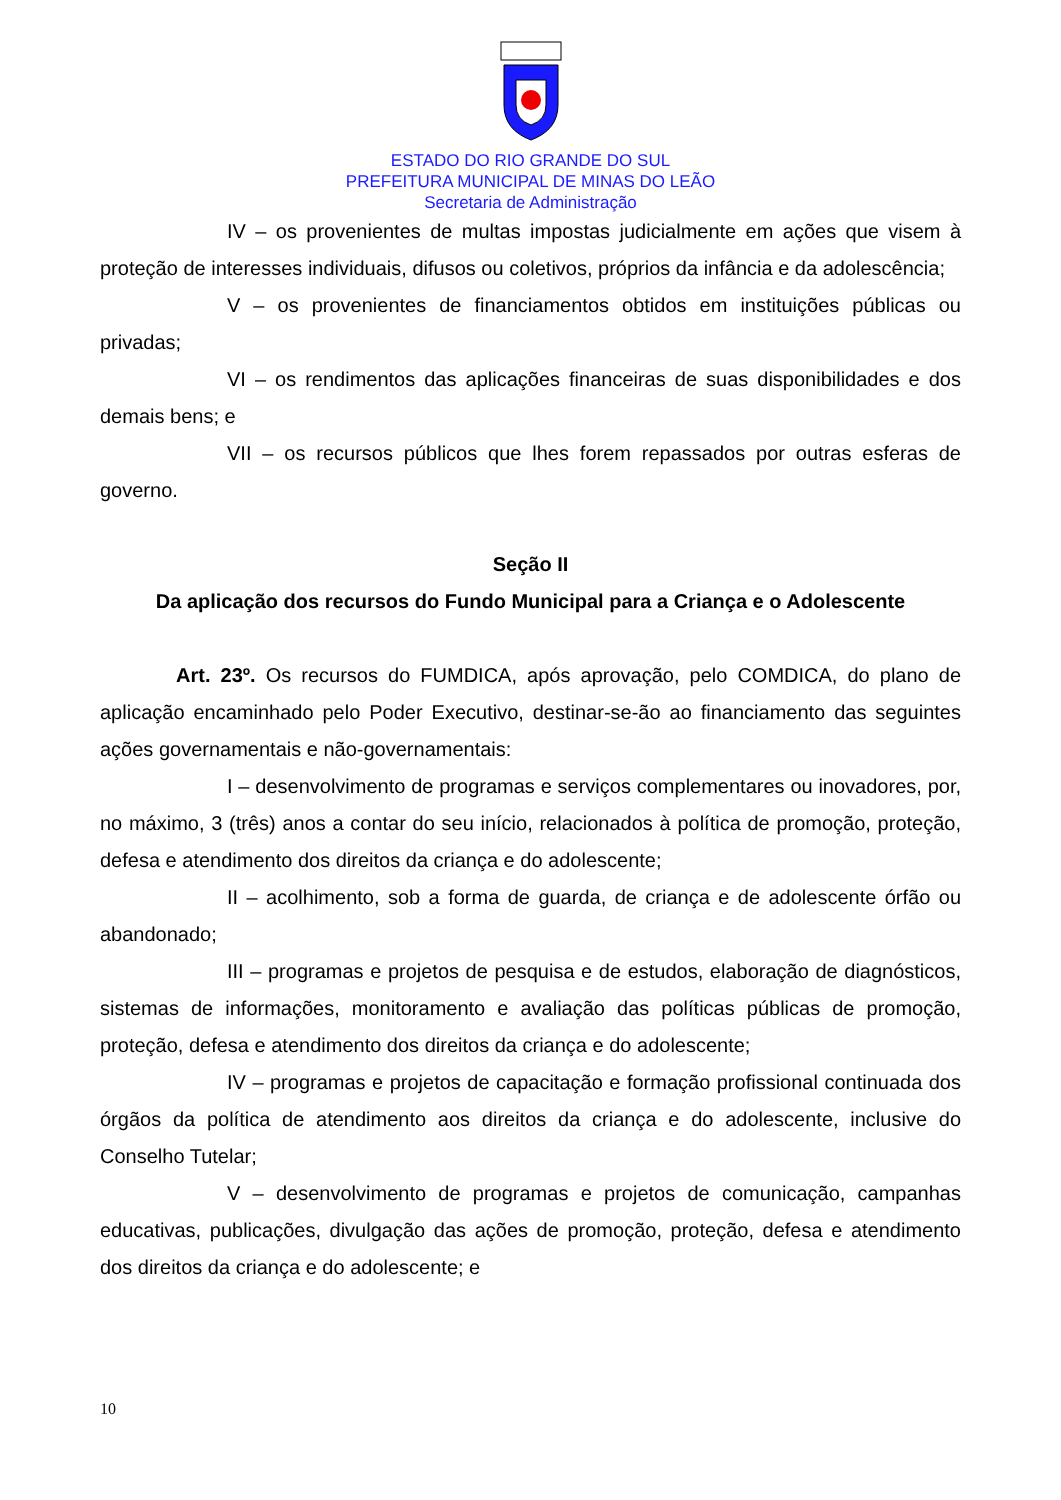ESTADO DO RIO GRANDE DO SUL
PREFEITURA MUNICIPAL DE MINAS DO LEÃO
Secretaria de Administração
IV – os provenientes de multas impostas judicialmente em ações que visem à proteção de interesses individuais, difusos ou coletivos, próprios da infância e da adolescência;
V – os provenientes de financiamentos obtidos em instituições públicas ou privadas;
VI – os rendimentos das aplicações financeiras de suas disponibilidades e dos demais bens; e
VII – os recursos públicos que lhes forem repassados por outras esferas de governo.
Seção II
Da aplicação dos recursos do Fundo Municipal para a Criança e o Adolescente
Art. 23º. Os recursos do FUMDICA, após aprovação, pelo COMDICA, do plano de aplicação encaminhado pelo Poder Executivo, destinar-se-ão ao financiamento das seguintes ações governamentais e não-governamentais:
I – desenvolvimento de programas e serviços complementares ou inovadores, por, no máximo, 3 (três) anos a contar do seu início, relacionados à política de promoção, proteção, defesa e atendimento dos direitos da criança e do adolescente;
II – acolhimento, sob a forma de guarda, de criança e de adolescente órfão ou abandonado;
III – programas e projetos de pesquisa e de estudos, elaboração de diagnósticos, sistemas de informações, monitoramento e avaliação das políticas públicas de promoção, proteção, defesa e atendimento dos direitos da criança e do adolescente;
IV – programas e projetos de capacitação e formação profissional continuada dos órgãos da política de atendimento aos direitos da criança e do adolescente, inclusive do Conselho Tutelar;
V – desenvolvimento de programas e projetos de comunicação, campanhas educativas, publicações, divulgação das ações de promoção, proteção, defesa e atendimento dos direitos da criança e do adolescente; e
10